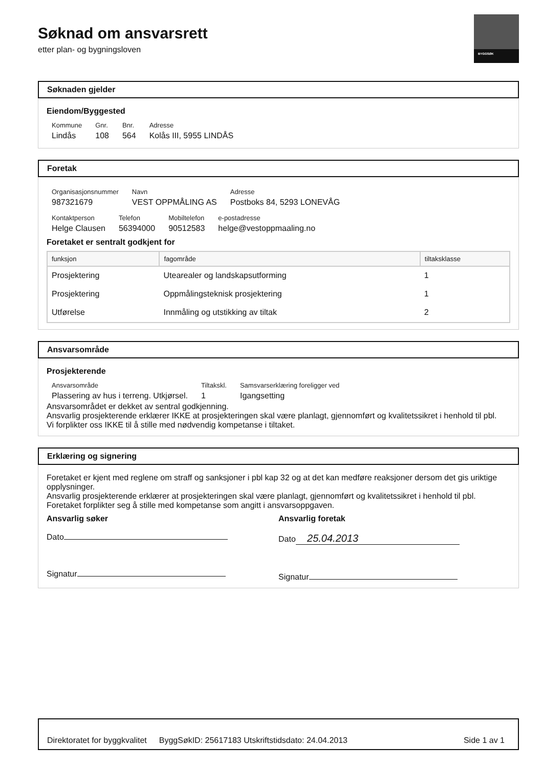BYGGSØK
Søknad om ansvarsrett
etter plan- og bygningsloven
Søknaden gjelder
Eiendom/Byggested
| Kommune | Gnr. | Bnr. | Adresse |
| Lindås | 108 | 564 | Kolås III, 5955 LINDÅS |
Foretak
| Organisasjonsnummer | Navn | Adresse |
| 987321679 | VEST OPPMÅLING AS | Postboks 84, 5293 LONEVÅG |
| Kontaktperson | Telefon | Mobiltelefon | e-postadresse |
| Helge Clausen | 56394000 | 90512583 | helge@vestoppmaaling.no |
Foretaket er sentralt godkjent for
| funksjon | fagområde | tiltaksklasse |
| --- | --- | --- |
| Prosjektering | Utearealer og landskapsutforming | 1 |
| Prosjektering | Oppmålingsteknisk prosjektering | 1 |
| Utførelse | Innmåling og utstikking av tiltak | 2 |
Ansvarsområde
Prosjekterende
| Ansvarsområde | Tiltakskl. | Samsvarserklæring foreligger ved |
| Plassering av hus i terreng. Utkjørsel. | 1 | Igangsetting |
Ansvarsområdet er dekket av sentral godkjenning.
Ansvarlig prosjekterende erklærer IKKE at prosjekteringen skal være planlagt, gjennomført og kvalitetssikret i henhold til pbl.
Vi forplikter oss IKKE til å stille med nødvendig kompetanse i tiltaket.
Erklæring og signering
Foretaket er kjent med reglene om straff og sanksjoner i pbl kap 32 og at det kan medføre reaksjoner dersom det gis uriktige opplysninger.
Ansvarlig prosjekterende erklærer at prosjekteringen skal være planlagt, gjennomført og kvalitetssikret i henhold til pbl.
Foretaket forplikter seg å stille med kompetanse som angitt i ansvarsoppgaven.
Ansvarlig søker
Dato
Signatur
Ansvarlig foretak
Dato 25.04.2013
Signatur
Direktoratet for byggkvalitet ByggSøkID: 25617183 Utskriftstidsdato: 24.04.2013 Side 1 av 1